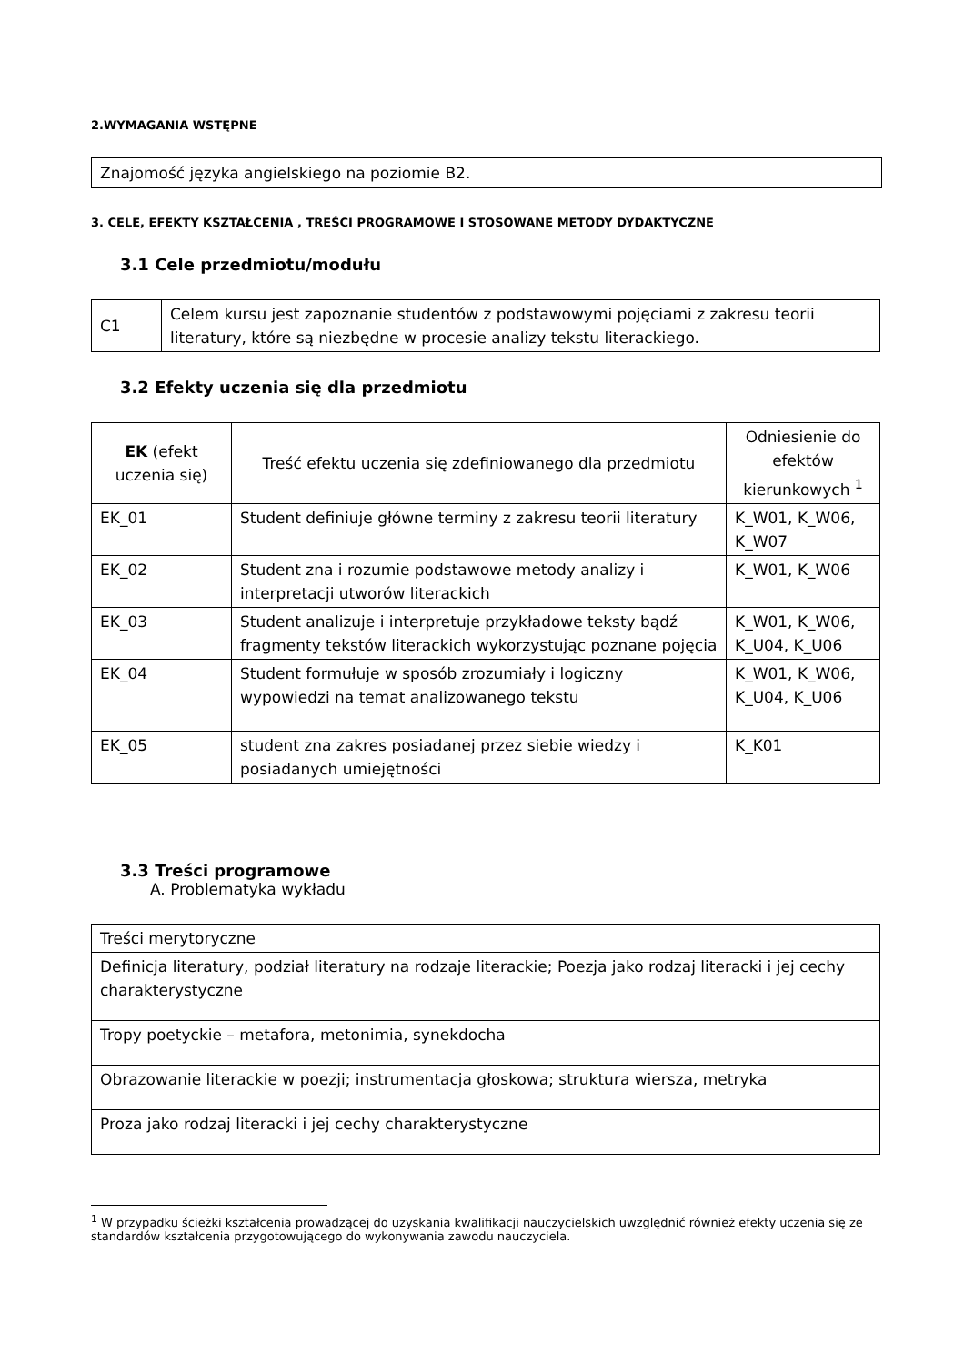2.WYMAGANIA WSTĘPNE
Znajomość języka angielskiego na poziomie B2.
3. CELE, EFEKTY KSZTAŁCENIA , TREŚCI PROGRAMOWE I STOSOWANE METODY DYDAKTYCZNE
3.1 Cele przedmiotu/modułu
| C1 | Celem kursu jest zapoznanie studentów z podstawowymi pojęciami z zakresu teorii literatury, które są niezbędne w procesie analizy tekstu literackiego. |
3.2 Efekty uczenia się dla przedmiotu
| EK (efekt uczenia się) | Treść efektu uczenia się zdefiniowanego dla przedmiotu | Odniesienie do efektów kierunkowych <sup>1</sup> |
| --- | --- | --- |
| EK_01 | Student definiuje główne terminy z zakresu teorii literatury | K_W01, K_W06, K_W07 |
| EK_02 | Student zna i rozumie podstawowe metody analizy i interpretacji utworów literackich | K_W01, K_W06 |
| EK_03 | Student analizuje i interpretuje przykładowe teksty bądź fragmenty tekstów literackich wykorzystując poznane pojęcia | K_W01, K_W06, K_U04, K_U06 |
| EK_04 | Student formułuje w sposób zrozumiały i logiczny wypowiedzi na temat analizowanego tekstu | K_W01, K_W06, K_U04, K_U06 |
| EK_05 | student zna zakres posiadanej przez siebie wiedzy i posiadanych umiejętności | K_K01 |
3.3 Treści programowe
A. Problematyka wykładu
| Treści merytoryczne |
| Definicja literatury, podział literatury na rodzaje literackie; Poezja jako rodzaj literacki i jej cechy charakterystyczne |
| Tropy poetyckie – metafora, metonimia, synekdocha |
| Obrazowanie literackie w poezji; instrumentacja głoskowa; struktura wiersza, metryka |
| Proza jako rodzaj literacki i jej cechy charakterystyczne |
<sup>1</sup> W przypadku ścieżki kształcenia prowadzącej do uzyskania kwalifikacji nauczycielskich uwzględnić również efekty uczenia się ze standardów kształcenia przygotowującego do wykonywania zawodu nauczyciela.